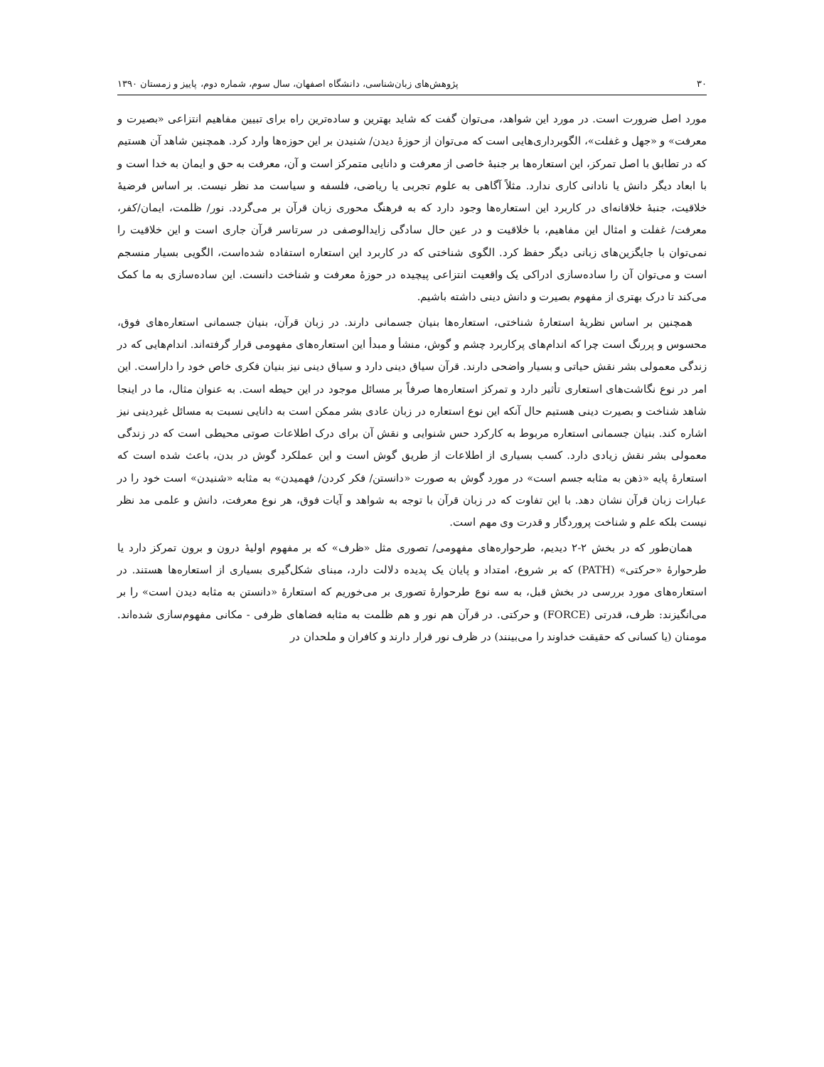۳۰ پژوهش‌های زبان‌شناسی، دانشگاه اصفهان، سال سوم، شماره دوم، پاییز و زمستان ۱۳۹۰
مورد اصل ضرورت است. در مورد این شواهد، می‌توان گفت که شاید بهترین و ساده‌ترین راه برای تبیین مفاهیم انتزاعی «بصیرت و معرفت» و «جهل و غفلت»، الگوبرداری‌هایی است که می‌توان از حوزهٔ دیدن/ شنیدن بر این حوزه‌ها وارد کرد. همچنین شاهد آن هستیم که در تطابق با اصل تمرکز، این استعاره‌ها بر جنبهٔ خاصی از معرفت و دانایی متمرکز است و آن، معرفت به حق و ایمان به خدا است و با ابعاد دیگر دانش یا نادانی کاری ندارد. مثلاً آگاهی به علوم تجربی یا ریاضی، فلسفه و سیاست مد نظر نیست. بر اساس فرضیهٔ خلاقیت، جنبهٔ خلاقانه‌ای در کاربرد این استعاره‌ها وجود دارد که به فرهنگ محوری زبان قرآن بر می‌گردد. نور/ ظلمت، ایمان/کفر، معرفت/ غفلت و امثال این مفاهیم، با خلاقیت و در عین حال سادگی زایدالوصفی در سرتاسر قرآن جاری است و این خلاقیت را نمی‌توان با جایگزین‌های زبانی دیگر حفظ کرد. الگوی شناختی که در کاربرد این استعاره استفاده شده‌است، الگویی بسیار منسجم است و می‌توان آن را ساده‌سازی ادراکی یک واقعیت انتزاعی پیچیده در حوزهٔ معرفت و شناخت دانست. این ساده‌سازی به ما کمک می‌کند تا درک بهتری از مفهوم بصیرت و دانش دینی داشته باشیم.
همچنین بر اساس نظریهٔ استعارهٔ شناختی، استعاره‌ها بنیان جسمانی دارند. در زبان قرآن، بنیان جسمانی استعاره‌های فوق، محسوس و پررنگ است چرا که اندام‌های پرکاربرد چشم و گوش، منشأ و مبدأ این استعاره‌های مفهومی قرار گرفته‌اند. اندام‌هایی که در زندگی معمولی بشر نقش حیاتی و بسیار واضحی دارند. قرآن سیاق دینی دارد و سیاق دینی نیز بنیان فکری خاص خود را داراست. این امر در نوع نگاشت‌های استعاری تأثیر دارد و تمرکز استعاره‌ها صرفاً بر مسائل موجود در این حیطه است. به عنوان مثال، ما در اینجا شاهد شناخت و بصیرت دینی هستیم حال آنکه این نوع استعاره در زبان عادی بشر ممکن است به دانایی نسبت به مسائل غیردینی نیز اشاره کند. بنیان جسمانی استعاره مربوط به کارکرد حس شنوایی و نقش آن برای درک اطلاعات صوتی محیطی است که در زندگی معمولی بشر نقش زیادی دارد. کسب بسیاری از اطلاعات از طریق گوش است و این عملکرد گوش در بدن، باعث شده است که استعارهٔ پایه «ذهن به مثابه جسم است» در مورد گوش به صورت «دانستن/ فکر کردن/ فهمیدن» به مثابه «شنیدن» است خود را در عبارات زبان قرآن نشان دهد. با این تفاوت که در زبان قرآن با توجه به شواهد و آیات فوق، هر نوع معرفت، دانش و علمی مد نظر نیست بلکه علم و شناخت پروردگار و قدرت وی مهم است.
همان‌طور که در بخش ۲-۲ دیدیم، طرحواره‌های مفهومی/ تصوری مثل «ظرف» که بر مفهوم اولیهٔ درون و برون تمرکز دارد یا طرحوارهٔ «حرکتی» (PATH) که بر شروع، امتداد و پایان یک پدیده دلالت دارد، مبنای شکل‌گیری بسیاری از استعاره‌ها هستند. در استعاره‌های مورد بررسی در بخش قبل، به سه نوع طرحوارهٔ تصوری بر می‌خوریم که استعارهٔ «دانستن به مثابه دیدن است» را بر می‌انگیزند: ظرف، قدرتی (FORCE) و حرکتی. در قرآن هم نور و هم ظلمت به مثابه فضاهای ظرفی - مکانی مفهوم‌سازی شده‌اند. مومنان (یا کسانی که حقیقت خداوند را می‌بینند) در ظرف نور قرار دارند و کافران و ملحدان در